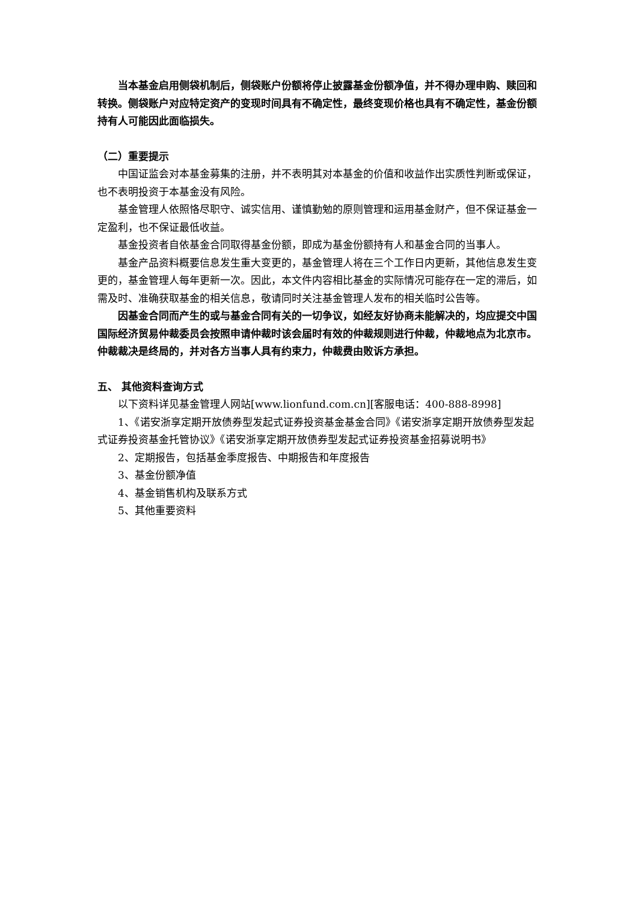当本基金启用侧袋机制后，侧袋账户份额将停止披露基金份额净值，并不得办理申购、赎回和转换。侧袋账户对应特定资产的变现时间具有不确定性，最终变现价格也具有不确定性，基金份额持有人可能因此面临损失。
（二）重要提示
中国证监会对本基金募集的注册，并不表明其对本基金的价值和收益作出实质性判断或保证，也不表明投资于本基金没有风险。
基金管理人依照恪尽职守、诚实信用、谨慎勤勉的原则管理和运用基金财产，但不保证基金一定盈利，也不保证最低收益。
基金投资者自依基金合同取得基金份额，即成为基金份额持有人和基金合同的当事人。
基金产品资料概要信息发生重大变更的，基金管理人将在三个工作日内更新，其他信息发生变更的，基金管理人每年更新一次。因此，本文件内容相比基金的实际情况可能存在一定的滞后，如需及时、准确获取基金的相关信息，敬请同时关注基金管理人发布的相关临时公告等。
因基金合同而产生的或与基金合同有关的一切争议，如经友好协商未能解决的，均应提交中国国际经济贸易仲裁委员会按照申请仲裁时该会届时有效的仲裁规则进行仲裁，仲裁地点为北京市。仲裁裁决是终局的，并对各方当事人具有约束力，仲裁费由败诉方承担。
五、 其他资料查询方式
以下资料详见基金管理人网站[www.lionfund.com.cn][客服电话：400-888-8998]
1、《诺安浙享定期开放债券型发起式证券投资基金基金合同》《诺安浙享定期开放债券型发起式证券投资基金托管协议》《诺安浙享定期开放债券型发起式证券投资基金招募说明书》
2、定期报告，包括基金季度报告、中期报告和年度报告
3、基金份额净值
4、基金销售机构及联系方式
5、其他重要资料